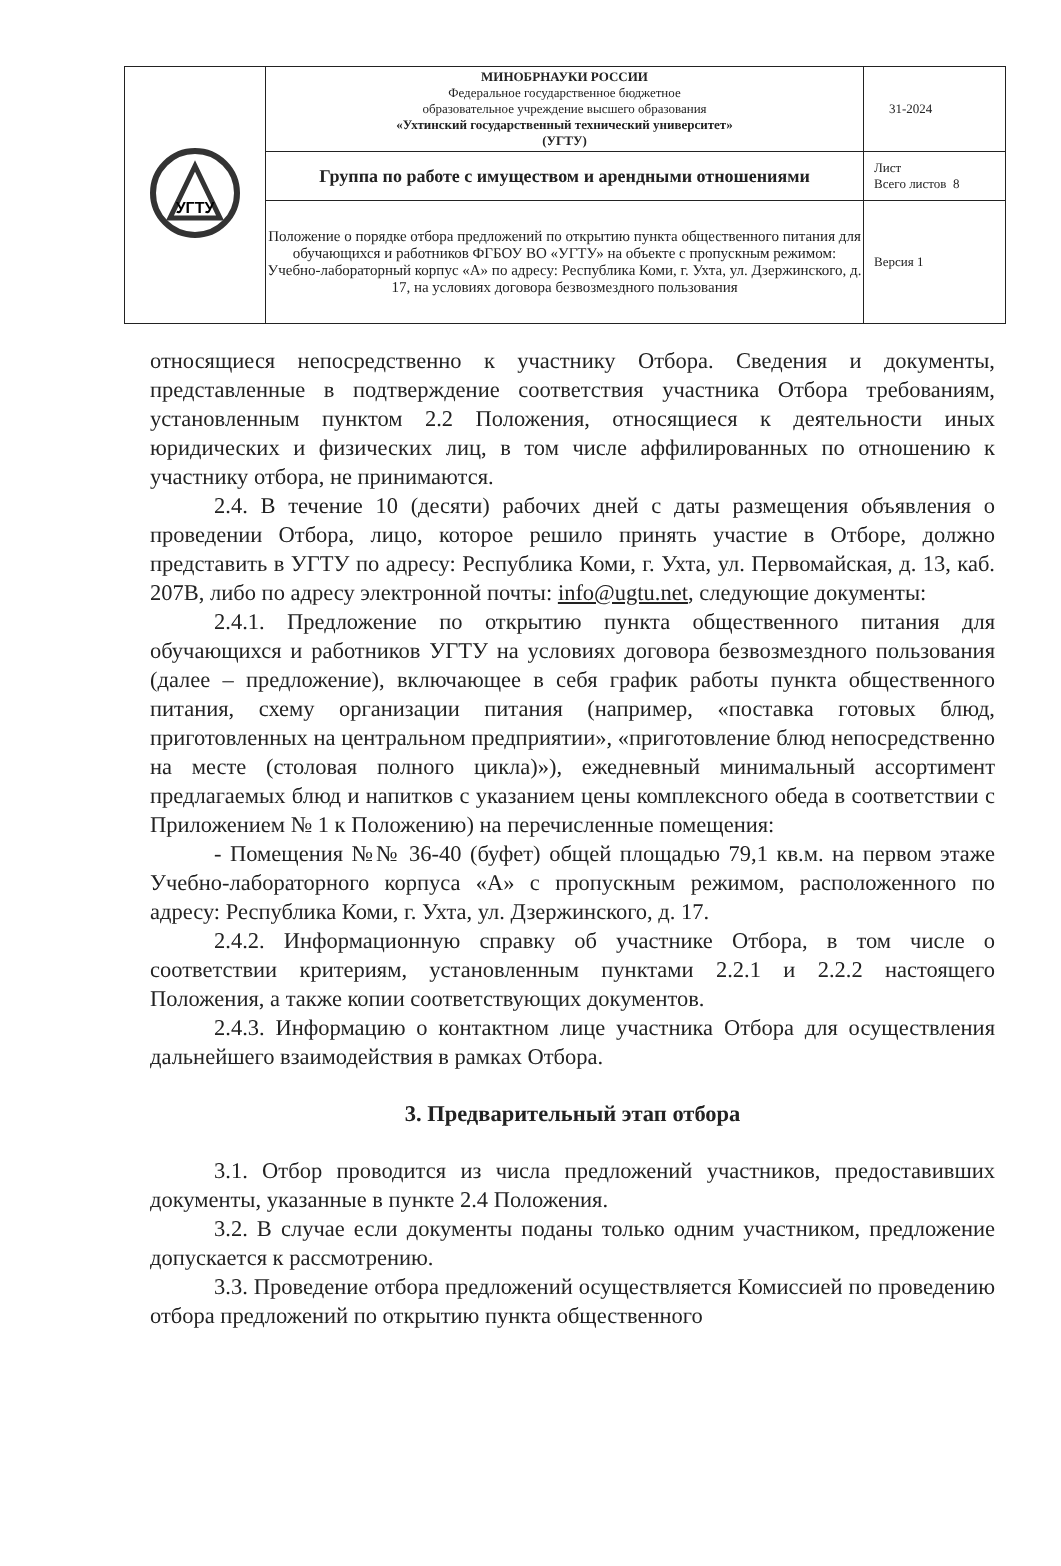| УГТУ | МИНОБРНАУКИ РОССИИ Федеральное государственное бюджетное образовательное учреждение высшего образования «Ухтинский государственный технический университет» (УГТУ) | 31-2024 |
| | Группа по работе с имуществом и арендными отношениями | Лист Всего листов 8 |
| | Положение о порядке отбора предложений по открытию пункта общественного питания для обучающихся и работников ФГБОУ ВО «УГТУ» на объекте с пропускным режимом: Учебно-лабораторный корпус «А» по адресу: Республика Коми, г. Ухта, ул. Дзержинского, д. 17, на условиях договора безвозмездного пользования | Версия 1 |
относящиеся непосредственно к участнику Отбора. Сведения и документы, представленные в подтверждение соответствия участника Отбора требованиям, установленным пунктом 2.2 Положения, относящиеся к деятельности иных юридических и физических лиц, в том числе аффилированных по отношению к участнику отбора, не принимаются.
2.4. В течение 10 (десяти) рабочих дней с даты размещения объявления о проведении Отбора, лицо, которое решило принять участие в Отборе, должно представить в УГТУ по адресу: Республика Коми, г. Ухта, ул. Первомайская, д. 13, каб. 207В, либо по адресу электронной почты: info@ugtu.net, следующие документы:
2.4.1. Предложение по открытию пункта общественного питания для обучающихся и работников УГТУ на условиях договора безвозмездного пользования (далее – предложение), включающее в себя график работы пункта общественного питания, схему организации питания (например, «поставка готовых блюд, приготовленных на центральном предприятии», «приготовление блюд непосредственно на месте (столовая полного цикла)»), ежедневный минимальный ассортимент предлагаемых блюд и напитков с указанием цены комплексного обеда в соответствии с Приложением № 1 к Положению) на перечисленные помещения:
- Помещения №№ 36-40 (буфет) общей площадью 79,1 кв.м. на первом этаже Учебно-лабораторного корпуса «А» с пропускным режимом, расположенного по адресу: Республика Коми, г. Ухта, ул. Дзержинского, д. 17.
2.4.2. Информационную справку об участнике Отбора, в том числе о соответствии критериям, установленным пунктами 2.2.1 и 2.2.2 настоящего Положения, а также копии соответствующих документов.
2.4.3. Информацию о контактном лице участника Отбора для осуществления дальнейшего взаимодействия в рамках Отбора.
3. Предварительный этап отбора
3.1. Отбор проводится из числа предложений участников, предоставивших документы, указанные в пункте 2.4 Положения.
3.2. В случае если документы поданы только одним участником, предложение допускается к рассмотрению.
3.3. Проведение отбора предложений осуществляется Комиссией по проведению отбора предложений по открытию пункта общественного